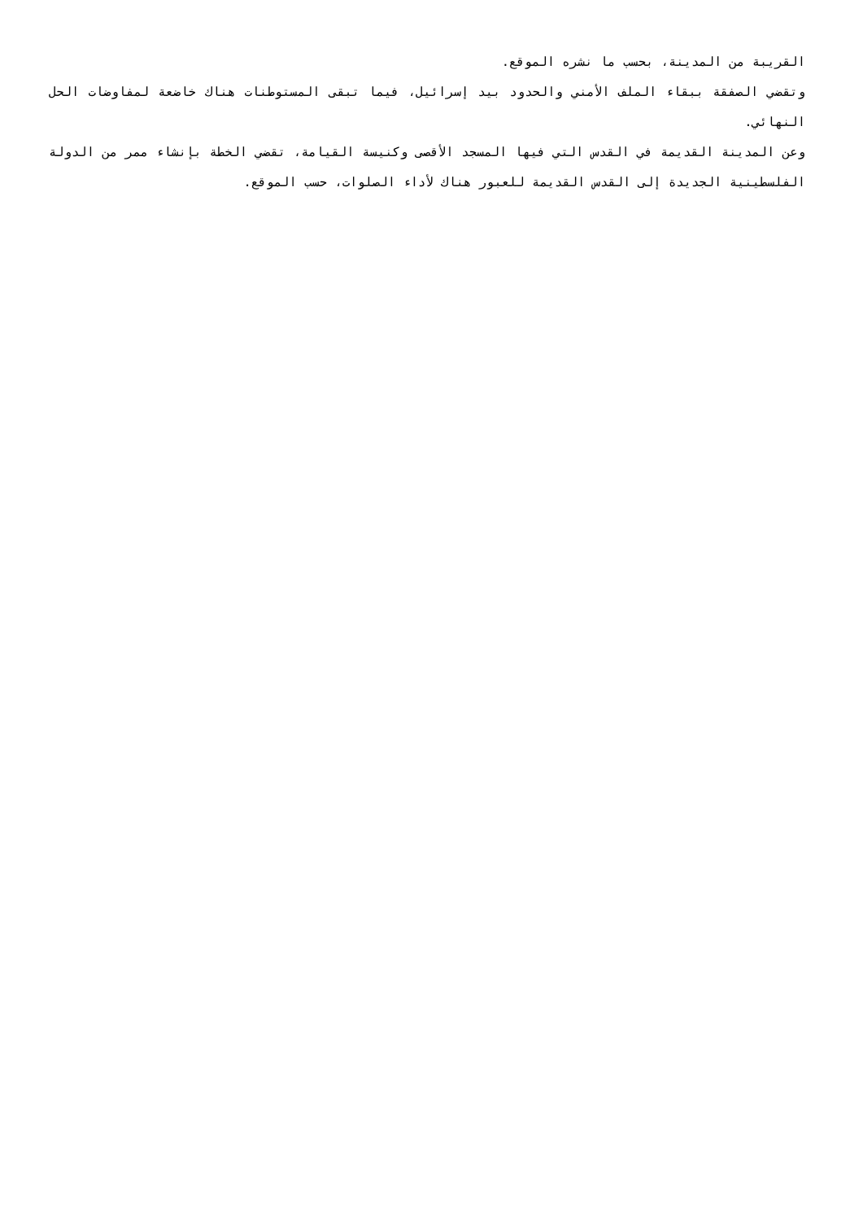القريبة من المدينة، بحسب ما نشره الموقع.
وتقضي الصفقة ببقاء الملف الأمني والحدود بيد إسرائيل، فيما تبقى المستوطنات هناك خاضعة لمفاوضات الحل النهائي.
وعن المدينة القديمة في القدس التي فيها المسجد الأقصى وكنيسة القيامة، تقضي الخطة بإنشاء ممر من الدولة الفلسطينية الجديدة إلى القدس القديمة للعبور هناك لأداء الصلوات، حسب الموقع.